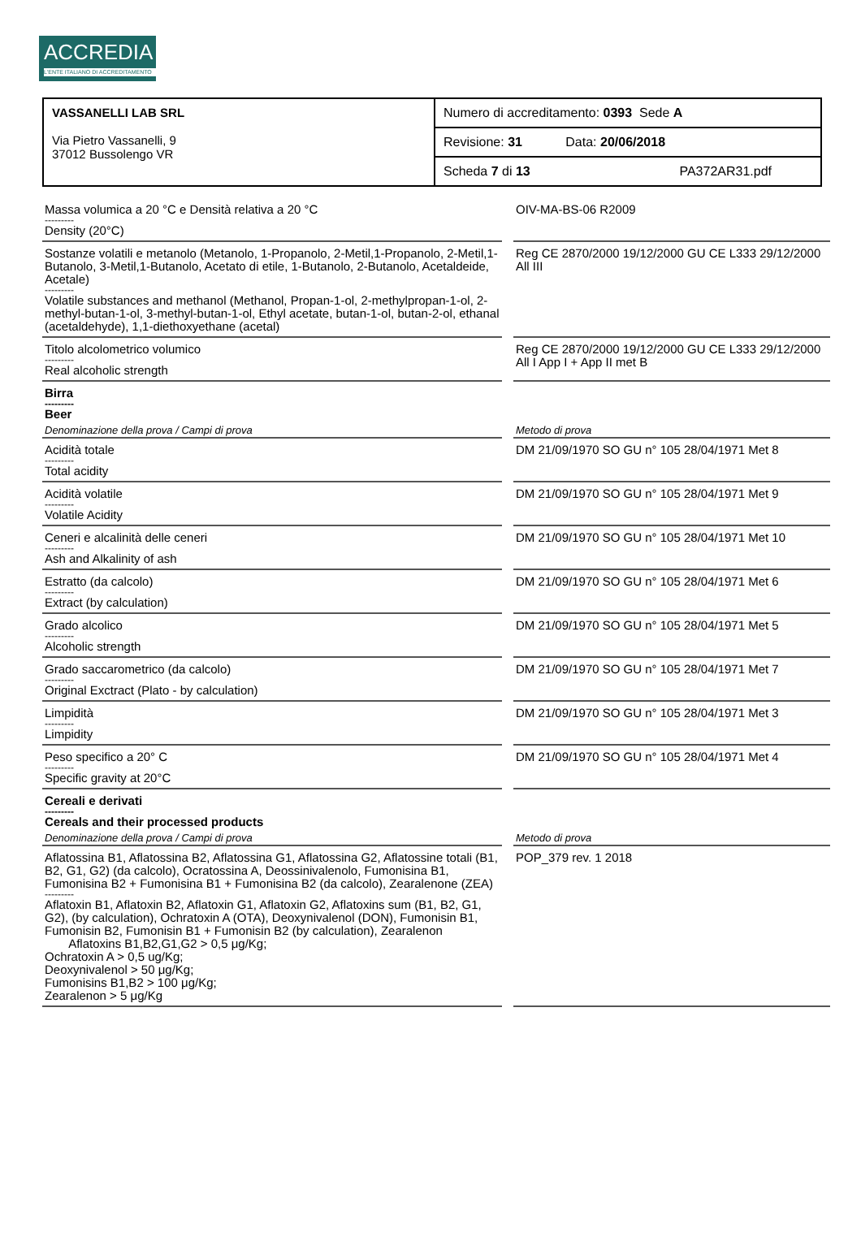ACCREDIA
L'ENTE ITALIANO DI ACCREDITAMENTO
| VASSANELLI LAB SRL Via Pietro Vassanelli, 9 37012 Bussolengo VR | Numero di accreditamento: 0393 Sede A |
| | Revisione: 31 Data: 20/06/2018 |
| | Scheda 7 di 13 PA372AR31.pdf |
| Massa volumica a 20 °C e Densità relativa a 20 °C --------- Density (20°C) | | OIV-MA-BS-06 R2009 |
| Sostanze volatili e metanolo (Metanolo, 1-Propanolo, 2-Metil,1-Propanolo, 2-Metil,1-Butanolo, 3-Metil,1-Butanolo, Acetato di etile, 1-Butanolo, 2-Butanolo, Acetaldeide, Acetale) --------- Volatile substances and methanol (Methanol, Propan-1-ol, 2-methylpropan-1-ol, 2-methyl-butan-1-ol, 3-methyl-butan-1-ol, Ethyl acetate, butan-1-ol, butan-2-ol, ethanal (acetaldehyde), 1,1-diethoxyethane (acetal) | | Reg CE 2870/2000 19/12/2000 GU CE L333 29/12/2000 All III |
| Titolo alcolometrico volumico --------- Real alcoholic strength | | Reg CE 2870/2000 19/12/2000 GU CE L333 29/12/2000 All I App I + App II met B |
| Birra --------- Beer | | |
| Denominazione della prova / Campi di prova | | Metodo di prova |
| Acidità totale --------- Total acidity | | DM 21/09/1970 SO GU n° 105 28/04/1971 Met 8 |
| Acidità volatile --------- Volatile Acidity | | DM 21/09/1970 SO GU n° 105 28/04/1971 Met 9 |
| Ceneri e alcalinità delle ceneri --------- Ash and Alkalinity of ash | | DM 21/09/1970 SO GU n° 105 28/04/1971 Met 10 |
| Estratto (da calcolo) --------- Extract (by calculation) | | DM 21/09/1970 SO GU n° 105 28/04/1971 Met 6 |
| Grado alcolico --------- Alcoholic strength | | DM 21/09/1970 SO GU n° 105 28/04/1971 Met 5 |
| Grado saccarometrico (da calcolo) --------- Original Exctract (Plato - by calculation) | | DM 21/09/1970 SO GU n° 105 28/04/1971 Met 7 |
| Limpidità --------- Limpidity | | DM 21/09/1970 SO GU n° 105 28/04/1971 Met 3 |
| Peso specifico a 20° C --------- Specific gravity at 20°C | | DM 21/09/1970 SO GU n° 105 28/04/1971 Met 4 |
| Cereali e derivati --------- Cereals and their processed products | | |
| Denominazione della prova / Campi di prova | | Metodo di prova |
| Aflatossina B1, Aflatossina B2, Aflatossina G1, Aflatossina G2, Aflatossine totali (B1, B2, G1, G2) (da calcolo), Ocratossina A, Deossinivalenolo, Fumonisina B1, Fumonisina B2 + Fumonisina B1 + Fumonisina B2 (da calcolo), Zearalenone (ZEA) --------- Aflatoxin B1, Aflatoxin B2, Aflatoxin G1, Aflatoxin G2, Aflatoxins sum (B1, B2, G1, G2), (by calculation), Ochratoxin A (OTA), Deoxynivalenol (DON), Fumonisin B1, Fumonisin B2, Fumonisin B1 + Fumonisin B2 (by calculation), Zearalenon Aflatoxins B1,B2,G1,G2 > 0,5 μg/Kg; Ochratoxin A > 0,5 ug/Kg; Deoxynivalenol > 50 μg/Kg; Fumonisins B1,B2 > 100 μg/Kg; Zearalenon > 5 μg/Kg | | POP_379 rev. 1 2018 |